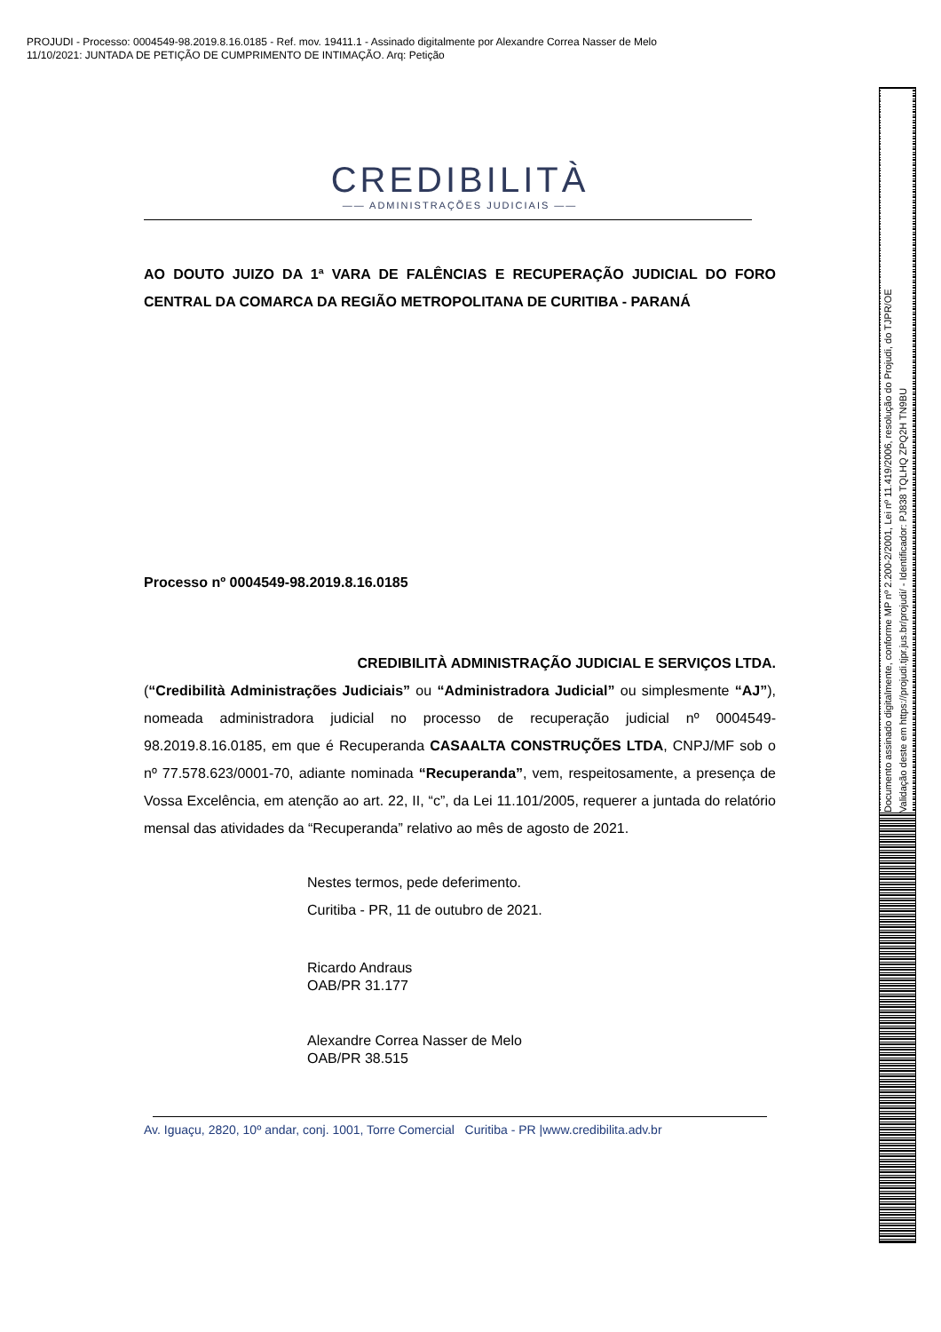PROJUDI - Processo: 0004549-98.2019.8.16.0185 - Ref. mov. 19411.1 - Assinado digitalmente por Alexandre Correa Nasser de Melo
11/10/2021: JUNTADA DE PETIÇÃO DE CUMPRIMENTO DE INTIMAÇÃO. Arq: Petição
Documento assinado digitalmente, conforme MP nº 2.200-2/2001, Lei nº 11.419/2006, resolução do Projudi, do TJPR/OE
Validação deste em https://projudi.tjpr.jus.br/projudi/ - Identificador: PJ838 TQLHQ ZPQ2H TN9BU
CREDIBILITÀ
—— ADMINISTRAÇÕES JUDICIAIS ——
AO DOUTO JUIZO DA 1ª VARA DE FALÊNCIAS E RECUPERAÇÃO JUDICIAL DO FORO CENTRAL DA COMARCA DA REGIÃO METROPOLITANA DE CURITIBA - PARANÁ
Processo nº 0004549-98.2019.8.16.0185
CREDIBILITÀ ADMINISTRAÇÃO JUDICIAL E SERVIÇOS LTDA.
(“Credibilità Administrações Judiciais” ou “Administradora Judicial” ou simplesmente “AJ”), nomeada administradora judicial no processo de recuperação judicial nº 0004549-98.2019.8.16.0185, em que é Recuperanda CASAALTA CONSTRUÇÕES LTDA, CNPJ/MF sob o nº 77.578.623/0001-70, adiante nominada “Recuperanda”, vem, respeitosamente, a presença de Vossa Excelência, em atenção ao art. 22, II, “c”, da Lei 11.101/2005, requerer a juntada do relatório mensal das atividades da “Recuperanda” relativo ao mês de agosto de 2021.
Nestes termos, pede deferimento.
Curitiba - PR, 11 de outubro de 2021.
Ricardo Andraus
OAB/PR 31.177
Alexandre Correa Nasser de Melo
OAB/PR 38.515
Av. Iguaçu, 2820, 10º andar, conj. 1001, Torre Comercial Curitiba - PR |www.credibilita.adv.br